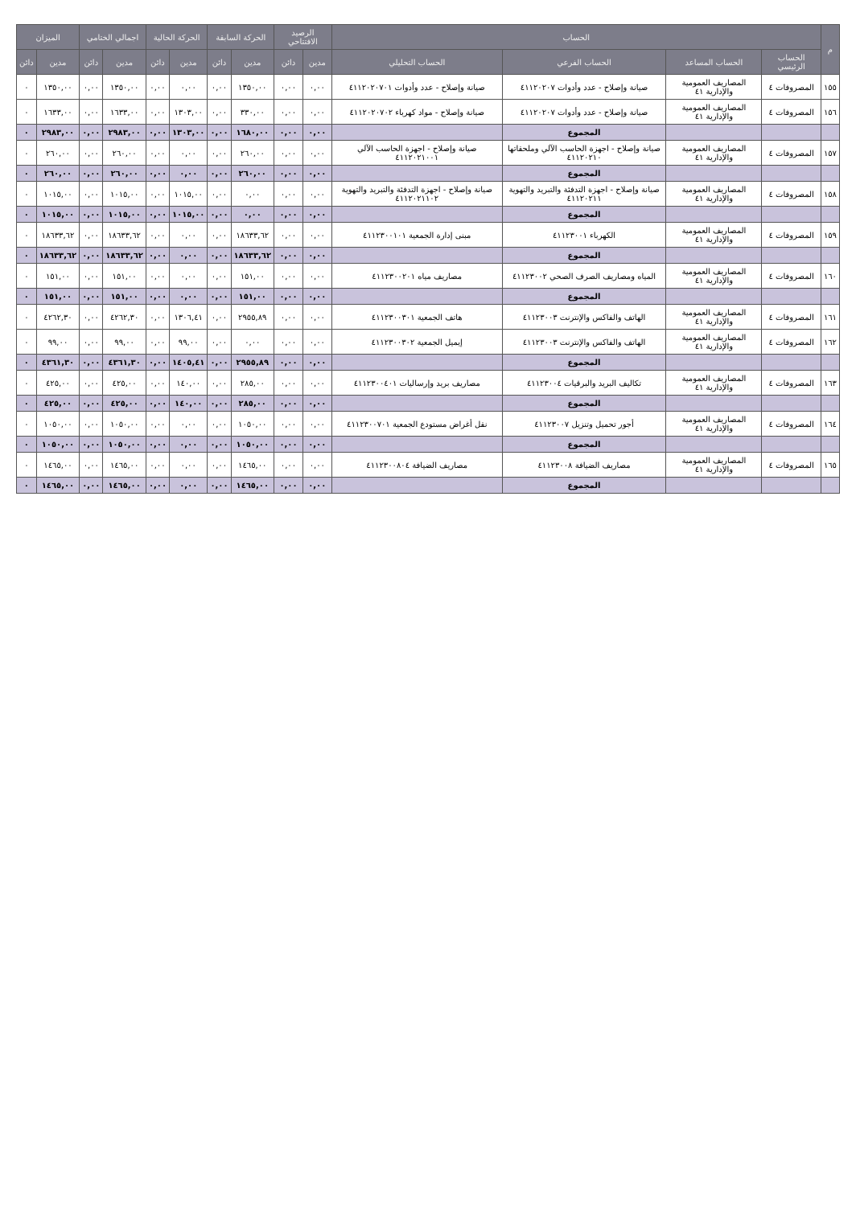| م | الحساب | | | | الرصيد الافتتاحي | | الحركة السابقة | | الحركة الحالية | | اجمالي الختامي | | الميزان | |
| --- | --- | --- | --- | --- | --- | --- | --- | --- | --- | --- | --- | --- | --- | --- |
| | الحساب الرئيسي | الحساب المساعد | الحساب الفرعي | الحساب التحليلي | مدين | دائن | مدين | دائن | مدين | دائن | مدين | دائن | مدين | دائن |
| ١٥٥ | المصروفات ٤ | المصاريف العمومية والإدارية ٤١ | صيانة وإصلاح - عدد وأدوات ٤١١٢٠٢٠٧ | صيانة وإصلاح - عدد وأدوات ٤١١٢٠٢٠٧٠١ | ٠,٠٠ | ٠,٠٠ | ١٣٥٠,٠٠ | ٠,٠٠ | ٠,٠٠ | ٠,٠٠ | ١٣٥٠,٠٠ | ٠,٠٠ | ١٣٥٠,٠٠ | ٠ |
| ١٥٦ | المصروفات ٤ | المصاريف العمومية والإدارية ٤١ | صيانة وإصلاح - عدد وأدوات ٤١١٢٠٢٠٧ | صيانة وإصلاح - مواد كهرباء ٤١١٢٠٢٠٧٠٢ | ٠,٠٠ | ٠,٠٠ | ٣٣٠,٠٠ | ٠,٠٠ | ١٣٠٣,٠٠ | ٠,٠٠ | ١٦٣٣,٠٠ | ٠,٠٠ | ١٦٣٣,٠٠ | ٠ |
| | | | المجموع | | ٠,٠٠ | ٠,٠٠ | ١٦٨٠,٠٠ | ٠,٠٠ | ١٣٠٣,٠٠ | ٠,٠٠ | ٢٩٨٣,٠٠ | ٠,٠٠ | ٢٩٨٣,٠٠ | ٠ |
| ١٥٧ | المصروفات ٤ | المصاريف العمومية والإدارية ٤١ | صيانة وإصلاح - اجهزة الحاسب الآلي وملحقاتها ٤١١٢٠٢١٠ | صيانة وإصلاح - اجهزة الحاسب الآلي ٤١١٢٠٢١٠٠١ | ٠,٠٠ | ٠,٠٠ | ٢٦٠,٠٠ | ٠,٠٠ | ٠,٠٠ | ٠,٠٠ | ٢٦٠,٠٠ | ٠,٠٠ | ٢٦٠,٠٠ | ٠ |
| | | | المجموع | | ٠,٠٠ | ٠,٠٠ | ٢٦٠,٠٠ | ٠,٠٠ | ٠,٠٠ | ٠,٠٠ | ٢٦٠,٠٠ | ٠,٠٠ | ٢٦٠,٠٠ | ٠ |
| ١٥٨ | المصروفات ٤ | المصاريف العمومية والإدارية ٤١ | صيانة وإصلاح - اجهزة التدفئة والتبريد والتهوية ٤١١٢٠٢١١ | صيانة وإصلاح - اجهزة التدفئة والتبريد والتهوية ٤١١٢٠٢١١٠٢ | ٠,٠٠ | ٠,٠٠ | ٠,٠٠ | ٠,٠٠ | ١٠١٥,٠٠ | ٠,٠٠ | ١٠١٥,٠٠ | ٠,٠٠ | ١٠١٥,٠٠ | ٠ |
| | | | المجموع | | ٠,٠٠ | ٠,٠٠ | ٠,٠٠ | ٠,٠٠ | ١٠١٥,٠٠ | ٠,٠٠ | ١٠١٥,٠٠ | ٠,٠٠ | ١٠١٥,٠٠ | ٠ |
| ١٥٩ | المصروفات ٤ | المصاريف العمومية والإدارية ٤١ | الكهرباء ٤١١٢٣٠٠١ | مبنى إدارة الجمعية ٤١١٢٣٠٠١٠١ | ٠,٠٠ | ٠,٠٠ | ١٨٦٣٣,٦٢ | ٠,٠٠ | ٠,٠٠ | ٠,٠٠ | ١٨٦٣٣,٦٢ | ٠,٠٠ | ١٨٦٣٣,٦٢ | ٠ |
| | | | المجموع | | ٠,٠٠ | ٠,٠٠ | ١٨٦٣٣,٦٢ | ٠,٠٠ | ٠,٠٠ | ٠,٠٠ | ١٨٦٣٣,٦٢ | ٠,٠٠ | ١٨٦٣٣,٦٢ | ٠ |
| ١٦٠ | المصروفات ٤ | المصاريف العمومية والإدارية ٤١ | المياه ومصاريف الصرف الصحي ٤١١٢٣٠٠٢ | مصاريف مياه ٤١١٢٣٠٠٢٠١ | ٠,٠٠ | ٠,٠٠ | ١٥١,٠٠ | ٠,٠٠ | ٠,٠٠ | ٠,٠٠ | ١٥١,٠٠ | ٠,٠٠ | ١٥١,٠٠ | ٠ |
| | | | المجموع | | ٠,٠٠ | ٠,٠٠ | ١٥١,٠٠ | ٠,٠٠ | ٠,٠٠ | ٠,٠٠ | ١٥١,٠٠ | ٠,٠٠ | ١٥١,٠٠ | ٠ |
| ١٦١ | المصروفات ٤ | المصاريف العمومية والإدارية ٤١ | الهاتف والفاكس والإنترنت ٤١١٢٣٠٠٣ | هاتف الجمعية ٤١١٢٣٠٠٣٠١ | ٠,٠٠ | ٠,٠٠ | ٢٩٥٥,٨٩ | ٠,٠٠ | ١٣٠٦,٤١ | ٠,٠٠ | ٤٢٦٢,٣٠ | ٠,٠٠ | ٤٢٦٢,٣٠ | ٠ |
| ١٦٢ | المصروفات ٤ | المصاريف العمومية والإدارية ٤١ | الهاتف والفاكس والإنترنت ٤١١٢٣٠٠٣ | إيميل الجمعية ٤١١٢٣٠٠٣٠٢ | ٠,٠٠ | ٠,٠٠ | ٠,٠٠ | ٠,٠٠ | ٩٩,٠٠ | ٠,٠٠ | ٩٩,٠٠ | ٠,٠٠ | ٩٩,٠٠ | ٠ |
| | | | المجموع | | ٠,٠٠ | ٠,٠٠ | ٢٩٥٥,٨٩ | ٠,٠٠ | ١٤٠٥,٤١ | ٠,٠٠ | ٤٣٦١,٣٠ | ٠,٠٠ | ٤٣٦١,٣٠ | ٠ |
| ١٦٣ | المصروفات ٤ | المصاريف العمومية والإدارية ٤١ | تكاليف البريد والبرقيات ٤١١٢٣٠٠٤ | مصاريف بريد وإرساليات ٤١١٢٣٠٠٤٠١ | ٠,٠٠ | ٠,٠٠ | ٢٨٥,٠٠ | ٠,٠٠ | ١٤٠,٠٠ | ٠,٠٠ | ٤٢٥,٠٠ | ٠,٠٠ | ٤٢٥,٠٠ | ٠ |
| | | | المجموع | | ٠,٠٠ | ٠,٠٠ | ٢٨٥,٠٠ | ٠,٠٠ | ١٤٠,٠٠ | ٠,٠٠ | ٤٢٥,٠٠ | ٠,٠٠ | ٤٢٥,٠٠ | ٠ |
| ١٦٤ | المصروفات ٤ | المصاريف العمومية والإدارية ٤١ | أجور تحميل وتنزيل ٤١١٢٣٠٠٧ | نقل أغراض مستودع الجمعية ٤١١٢٣٠٠٧٠١ | ٠,٠٠ | ٠,٠٠ | ١٠٥٠,٠٠ | ٠,٠٠ | ٠,٠٠ | ٠,٠٠ | ١٠٥٠,٠٠ | ٠,٠٠ | ١٠٥٠,٠٠ | ٠ |
| | | | المجموع | | ٠,٠٠ | ٠,٠٠ | ١٠٥٠,٠٠ | ٠,٠٠ | ٠,٠٠ | ٠,٠٠ | ١٠٥٠,٠٠ | ٠,٠٠ | ١٠٥٠,٠٠ | ٠ |
| ١٦٥ | المصروفات ٤ | المصاريف العمومية والإدارية ٤١ | مصاريف الضيافة ٤١١٢٣٠٠٨ | مصاريف الضيافة ٤١١٢٣٠٠٨٠٤ | ٠,٠٠ | ٠,٠٠ | ١٤٦٥,٠٠ | ٠,٠٠ | ٠,٠٠ | ٠,٠٠ | ١٤٦٥,٠٠ | ٠,٠٠ | ١٤٦٥,٠٠ | ٠ |
| | | | المجموع | | ٠,٠٠ | ٠,٠٠ | ١٤٦٥,٠٠ | ٠,٠٠ | ٠,٠٠ | ٠,٠٠ | ١٤٦٥,٠٠ | ٠,٠٠ | ١٤٦٥,٠٠ | ٠ |